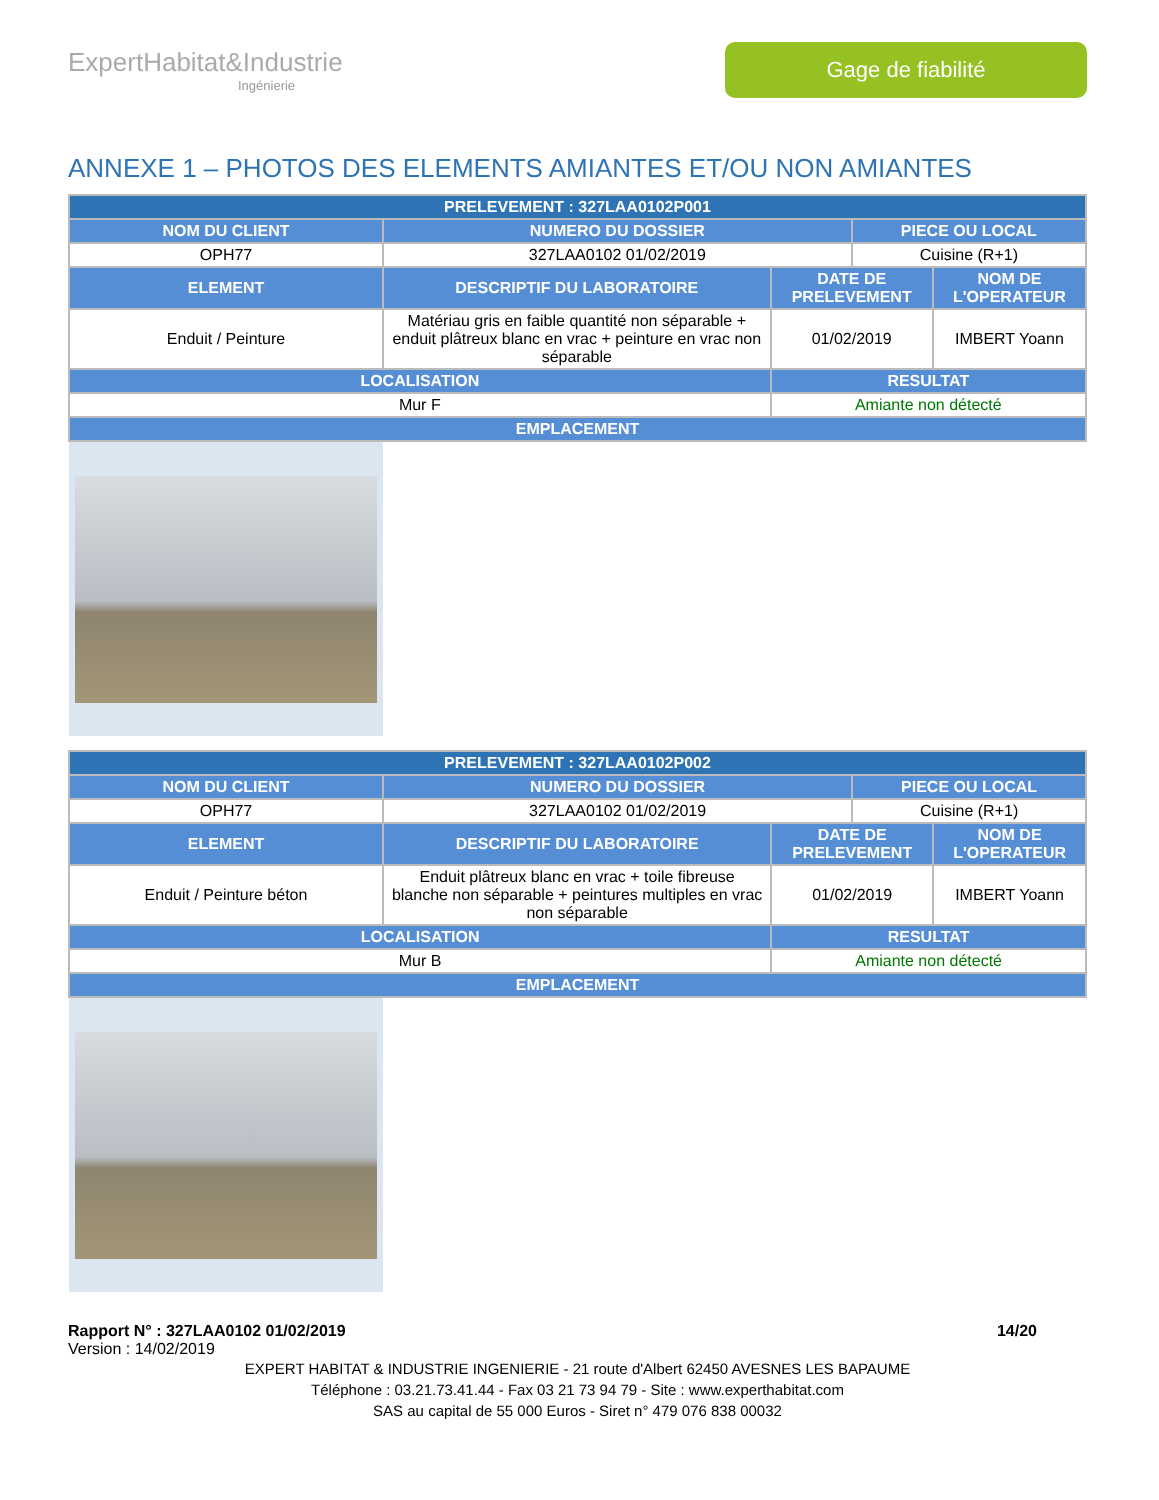ExpertHabitat&Industrie
Ingénierie
Gage de fiabilité
ANNEXE 1 – PHOTOS DES ELEMENTS AMIANTES ET/OU NON AMIANTES
| PRELEVEMENT : 327LAA0102P001 | | | | |
| --- | --- | --- | --- | --- |
| NOM DU CLIENT | NUMERO DU DOSSIER | | PIECE OU LOCAL | |
| OPH77 | 327LAA0102 01/02/2019 | | Cuisine (R+1) | |
| ELEMENT | DESCRIPTIF DU LABORATOIRE | DATE DE PRELEVEMENT | | NOM DE L'OPERATEUR |
| Enduit / Peinture | Matériau gris en faible quantité non séparable + enduit plâtreux blanc en vrac + peinture en vrac non séparable | 01/02/2019 | | IMBERT Yoann |
| LOCALISATION | | RESULTAT | | |
| Mur F | | Amiante non détecté | | |
| EMPLACEMENT | | | | |
| PRELEVEMENT : 327LAA0102P002 | | | | |
| --- | --- | --- | --- | --- |
| NOM DU CLIENT | NUMERO DU DOSSIER | | PIECE OU LOCAL | |
| OPH77 | 327LAA0102 01/02/2019 | | Cuisine (R+1) | |
| ELEMENT | DESCRIPTIF DU LABORATOIRE | DATE DE PRELEVEMENT | | NOM DE L'OPERATEUR |
| Enduit / Peinture béton | Enduit plâtreux blanc en vrac + toile fibreuse blanche non séparable + peintures multiples en vrac non séparable | 01/02/2019 | | IMBERT Yoann |
| LOCALISATION | | RESULTAT | | |
| Mur B | | Amiante non détecté | | |
| EMPLACEMENT | | | | |
Rapport N° : 327LAA0102 01/02/2019 14/20
Version : 14/02/2019
EXPERT HABITAT & INDUSTRIE INGENIERIE - 21 route d'Albert 62450 AVESNES LES BAPAUME
Téléphone : 03.21.73.41.44 - Fax 03 21 73 94 79 - Site : www.experthabitat.com
SAS au capital de 55 000 Euros - Siret n° 479 076 838 00032